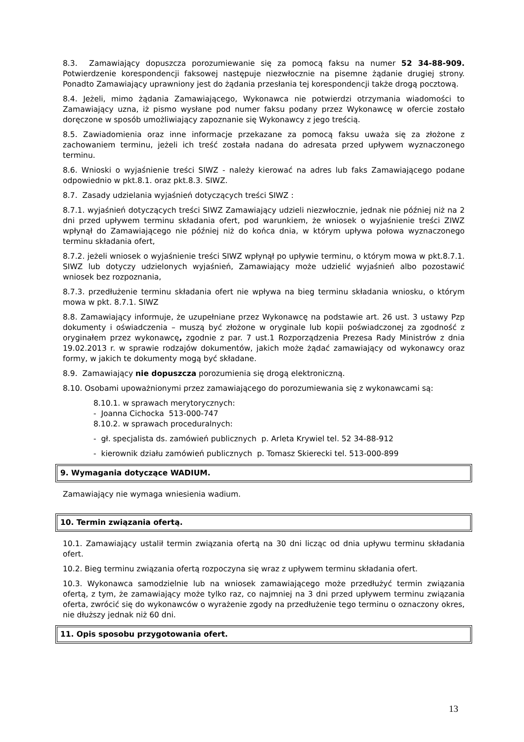8.3. Zamawiający dopuszcza porozumiewanie się za pomocą faksu na numer 52 34-88-909. Potwierdzenie korespondencji faksowej następuje niezwłocznie na pisemne żądanie drugiej strony. Ponadto Zamawiający uprawniony jest do żądania przesłania tej korespondencji także drogą pocztową.
8.4. Jeżeli, mimo żądania Zamawiającego, Wykonawca nie potwierdzi otrzymania wiadomości to Zamawiający uzna, iż pismo wysłane pod numer faksu podany przez Wykonawcę w ofercie zostało doręczone w sposób umożliwiający zapoznanie się Wykonawcy z jego treścią.
8.5. Zawiadomienia oraz inne informacje przekazane za pomocą faksu uważa się za złożone z zachowaniem terminu, jeżeli ich treść została nadana do adresata przed upływem wyznaczonego terminu.
8.6. Wnioski o wyjaśnienie treści SIWZ - należy kierować na adres lub faks Zamawiającego podane odpowiednio w pkt.8.1. oraz pkt.8.3. SIWZ.
8.7. Zasady udzielania wyjaśnień dotyczących treści SIWZ :
8.7.1. wyjaśnień dotyczących treści SIWZ Zamawiający udzieli niezwłocznie, jednak nie później niż na 2 dni przed upływem terminu składania ofert, pod warunkiem, że wniosek o wyjaśnienie treści ZIWZ wpłynął do Zamawiającego nie później niż do końca dnia, w którym upływa połowa wyznaczonego terminu składania ofert,
8.7.2. jeżeli wniosek o wyjaśnienie treści SIWZ wpłynął po upływie terminu, o którym mowa w pkt.8.7.1. SIWZ lub dotyczy udzielonych wyjaśnień, Zamawiający może udzielić wyjaśnień albo pozostawić wniosek bez rozpoznania,
8.7.3. przedłużenie terminu składania ofert nie wpływa na bieg terminu składania wniosku, o którym mowa w pkt. 8.7.1. SIWZ
8.8. Zamawiający informuje, że uzupełniane przez Wykonawcę na podstawie art. 26 ust. 3 ustawy Pzp dokumenty i oświadczenia – muszą być złożone w oryginale lub kopii poświadczonej za zgodność z oryginałem przez wykonawcę, zgodnie z par. 7 ust.1 Rozporządzenia Prezesa Rady Ministrów z dnia 19.02.2013 r. w sprawie rodzajów dokumentów, jakich może żądać zamawiający od wykonawcy oraz formy, w jakich te dokumenty mogą być składane.
8.9. Zamawiający nie dopuszcza porozumienia się drogą elektroniczną.
8.10. Osobami upoważnionymi przez zamawiającego do porozumiewania się z wykonawcami są:
8.10.1. w sprawach merytorycznych:
- Joanna Cichocka 513-000-747
8.10.2. w sprawach proceduralnych:
- gł. specjalista ds. zamówień publicznych p. Arleta Krywiel tel. 52 34-88-912
- kierownik działu zamówień publicznych p. Tomasz Skierecki tel. 513-000-899
9. Wymagania dotyczące WADIUM.
Zamawiający nie wymaga wniesienia wadium.
10. Termin związania ofertą.
10.1. Zamawiający ustalił termin związania ofertą na 30 dni licząc od dnia upływu terminu składania ofert.
10.2. Bieg terminu związania ofertą rozpoczyna się wraz z upływem terminu składania ofert.
10.3. Wykonawca samodzielnie lub na wniosek zamawiającego może przedłużyć termin związania ofertą, z tym, że zamawiający może tylko raz, co najmniej na 3 dni przed upływem terminu związania oferta, zwrócić się do wykonawców o wyrażenie zgody na przedłużenie tego terminu o oznaczony okres, nie dłuższy jednak niż 60 dni.
11. Opis sposobu przygotowania ofert.
13